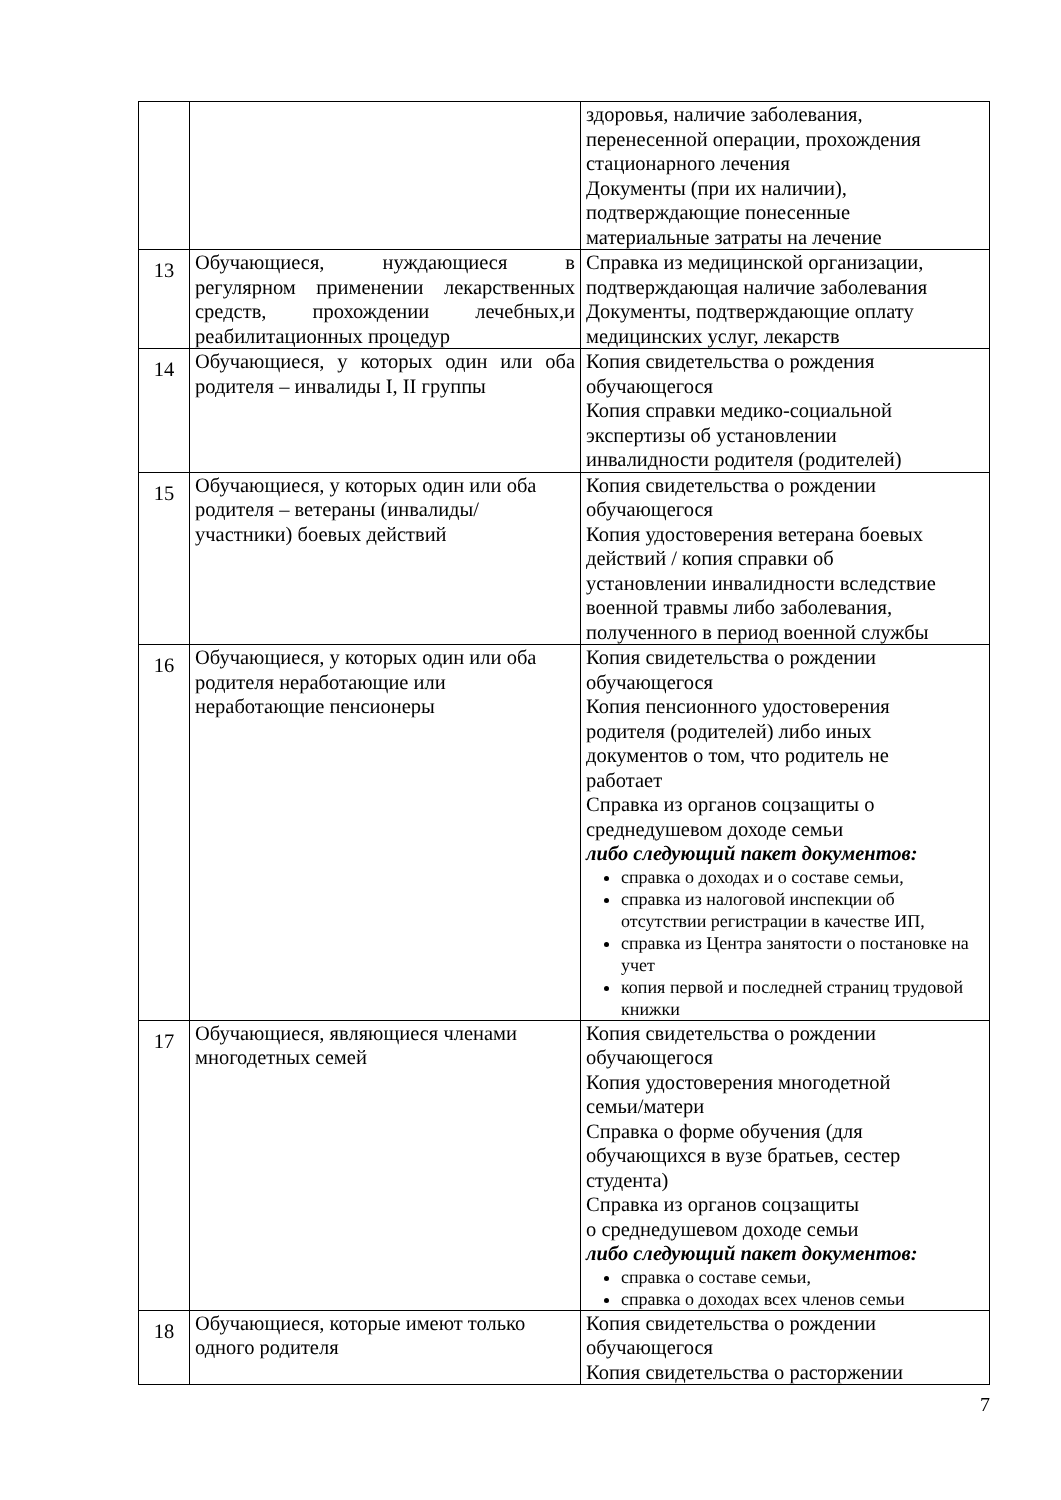| | | здоровья, наличие заболевания, перенесенной операции, прохождения стационарного лечения Документы (при их наличии), подтверждающие понесенные материальные затраты на лечение |
| 13 | Обучающиеся, нуждающиеся в регулярном применении лекарственных средств, прохождении лечебных,и реабилитационных процедур | Справка из медицинской организации, подтверждающая наличие заболевания Документы, подтверждающие оплату медицинских услуг, лекарств |
| 14 | Обучающиеся, у которых один или оба родителя – инвалиды I, II группы | Копия свидетельства о рождения обучающегося Копия справки медико-социальной экспертизы об установлении инвалидности родителя (родителей) |
| 15 | Обучающиеся, у которых один или оба родителя – ветераны (инвалиды/ участники) боевых действий | Копия свидетельства о рождении обучающегося Копия удостоверения ветерана боевых действий / копия справки об установлении инвалидности вследствие военной травмы либо заболевания, полученного в период военной службы |
| 16 | Обучающиеся, у которых один или оба родителя неработающие или неработающие пенсионеры | Копия свидетельства о рождении обучающегося Копия пенсионного удостоверения родителя (родителей) либо иных документов о том, что родитель не работает Справка из органов соцзащиты о среднедушевом доходе семьи либо следующий пакет документов: справка о доходах и о составе семьи, справка из налоговой инспекции об отсутствии регистрации в качестве ИП, справка из Центра занятости о постановке на учет копия первой и последней страниц трудовой книжки |
| 17 | Обучающиеся, являющиеся членами многодетных семей | Копия свидетельства о рождении обучающегося Копия удостоверения многодетной семьи/матери Справка о форме обучения (для обучающихся в вузе братьев, сестер студента) Справка из органов соцзащиты о среднедушевом доходе семьи либо следующий пакет документов: справка о составе семьи, справка о доходах всех членов семьи |
| 18 | Обучающиеся, которые имеют только одного родителя | Копия свидетельства о рождении обучающегося Копия свидетельства о расторжении |
7